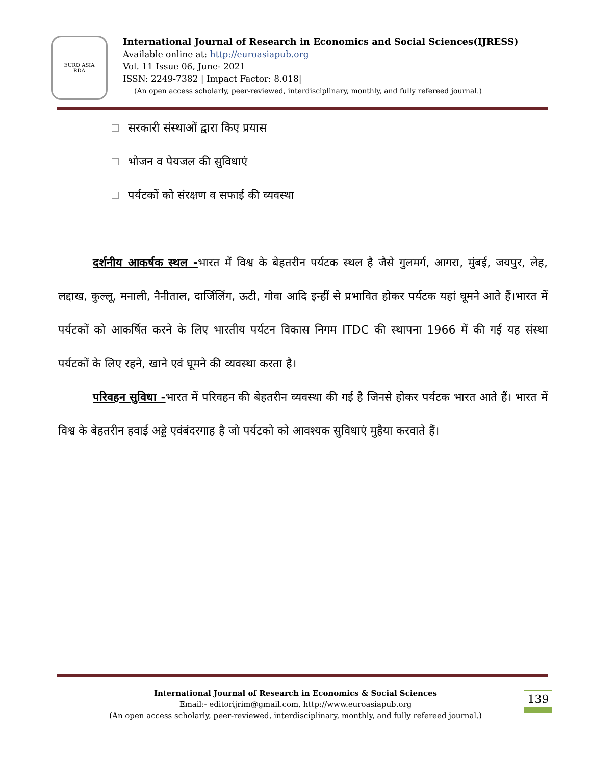EURO ASIA
RDA
International Journal of Research in Economics and Social Sciences(IJRESS)
Available online at: http://euroasiapub.org
Vol. 11 Issue 06, June- 2021
ISSN: 2249-7382 | Impact Factor: 8.018|
(An open access scholarly, peer-reviewed, interdisciplinary, monthly, and fully refereed journal.)
सरकारी संस्थाओं द्वारा किए प्रयास
भोजन व पेयजल की सुविधाएं
पर्यटकों को संरक्षण व सफाई की व्यवस्था
दर्शनीय आकर्षक स्थल -भारत में विश्व के बेहतरीन पर्यटक स्थल है जैसे गुलमर्ग, आगरा, मुंबई, जयपुर, लेह, लद्दाख, कुल्लू, मनाली, नैनीताल, दार्जिलिंग, ऊटी, गोवा आदि इन्हीं से प्रभावित होकर पर्यटक यहां घूमने आते हैं।भारत में पर्यटकों को आकर्षित करने के लिए भारतीय पर्यटन विकास निगम ITDC की स्थापना 1966 में की गई यह संस्था पर्यटकों के लिए रहने, खाने एवं घूमने की व्यवस्था करता है।
परिवहन सुविधा -भारत में परिवहन की बेहतरीन व्यवस्था की गई है जिनसे होकर पर्यटक भारत आते हैं। भारत में विश्व के बेहतरीन हवाई अड्डे एवंबंदरगाह है जो पर्यटको को आवश्यक सुविधाएं मुहैया करवाते हैं।
139
International Journal of Research in Economics & Social Sciences
Email:- editorijrim@gmail.com, http://www.euroasiapub.org
(An open access scholarly, peer-reviewed, interdisciplinary, monthly, and fully refereed journal.)